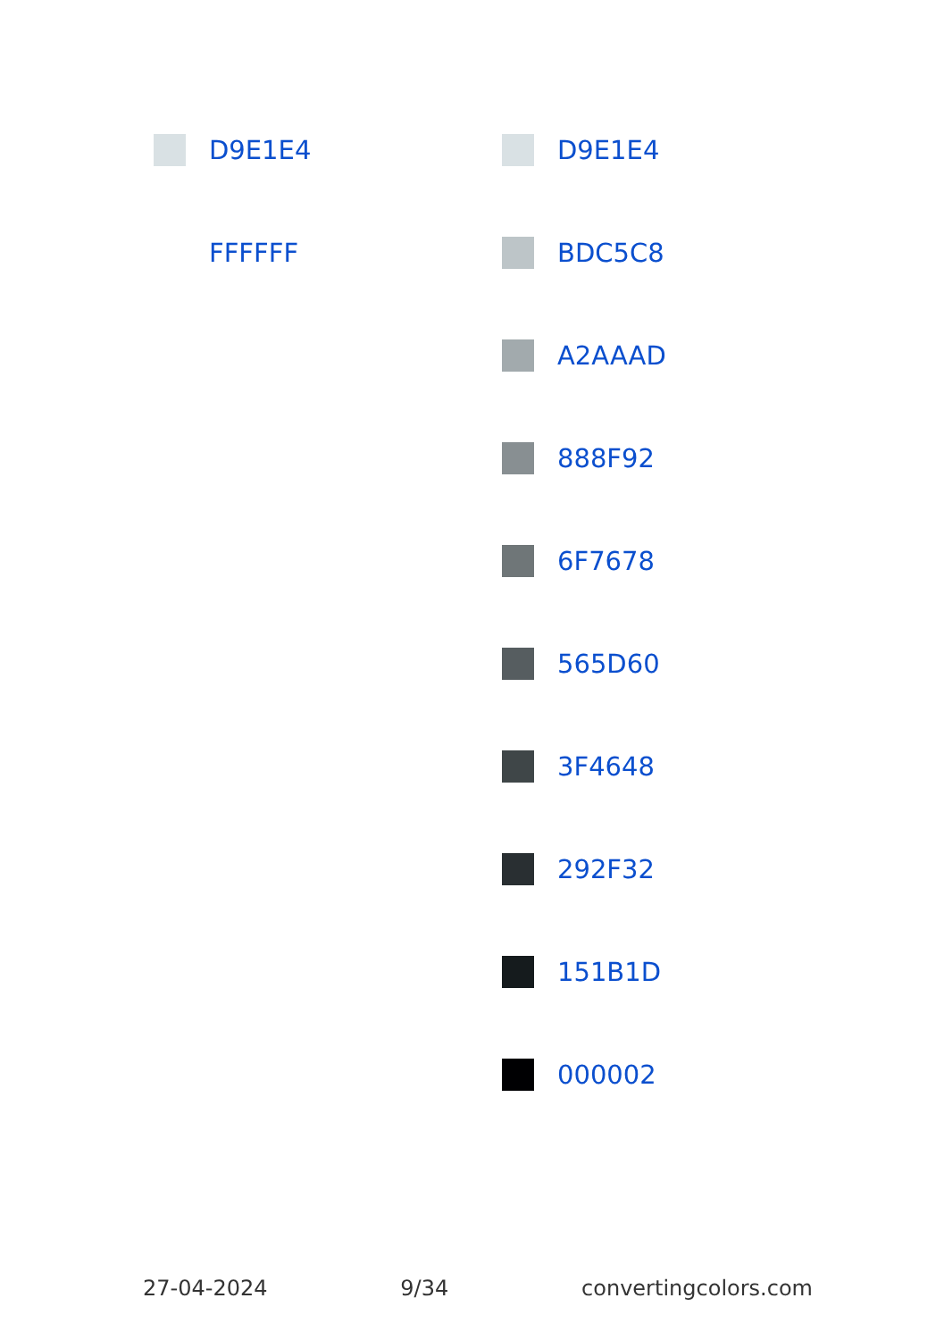D9E1E4
FFFFFF
D9E1E4
BDC5C8
A2AAAD
888F92
6F7678
565D60
3F4648
292F32
151B1D
000002
27-04-2024 9/34 convertingcolors.com